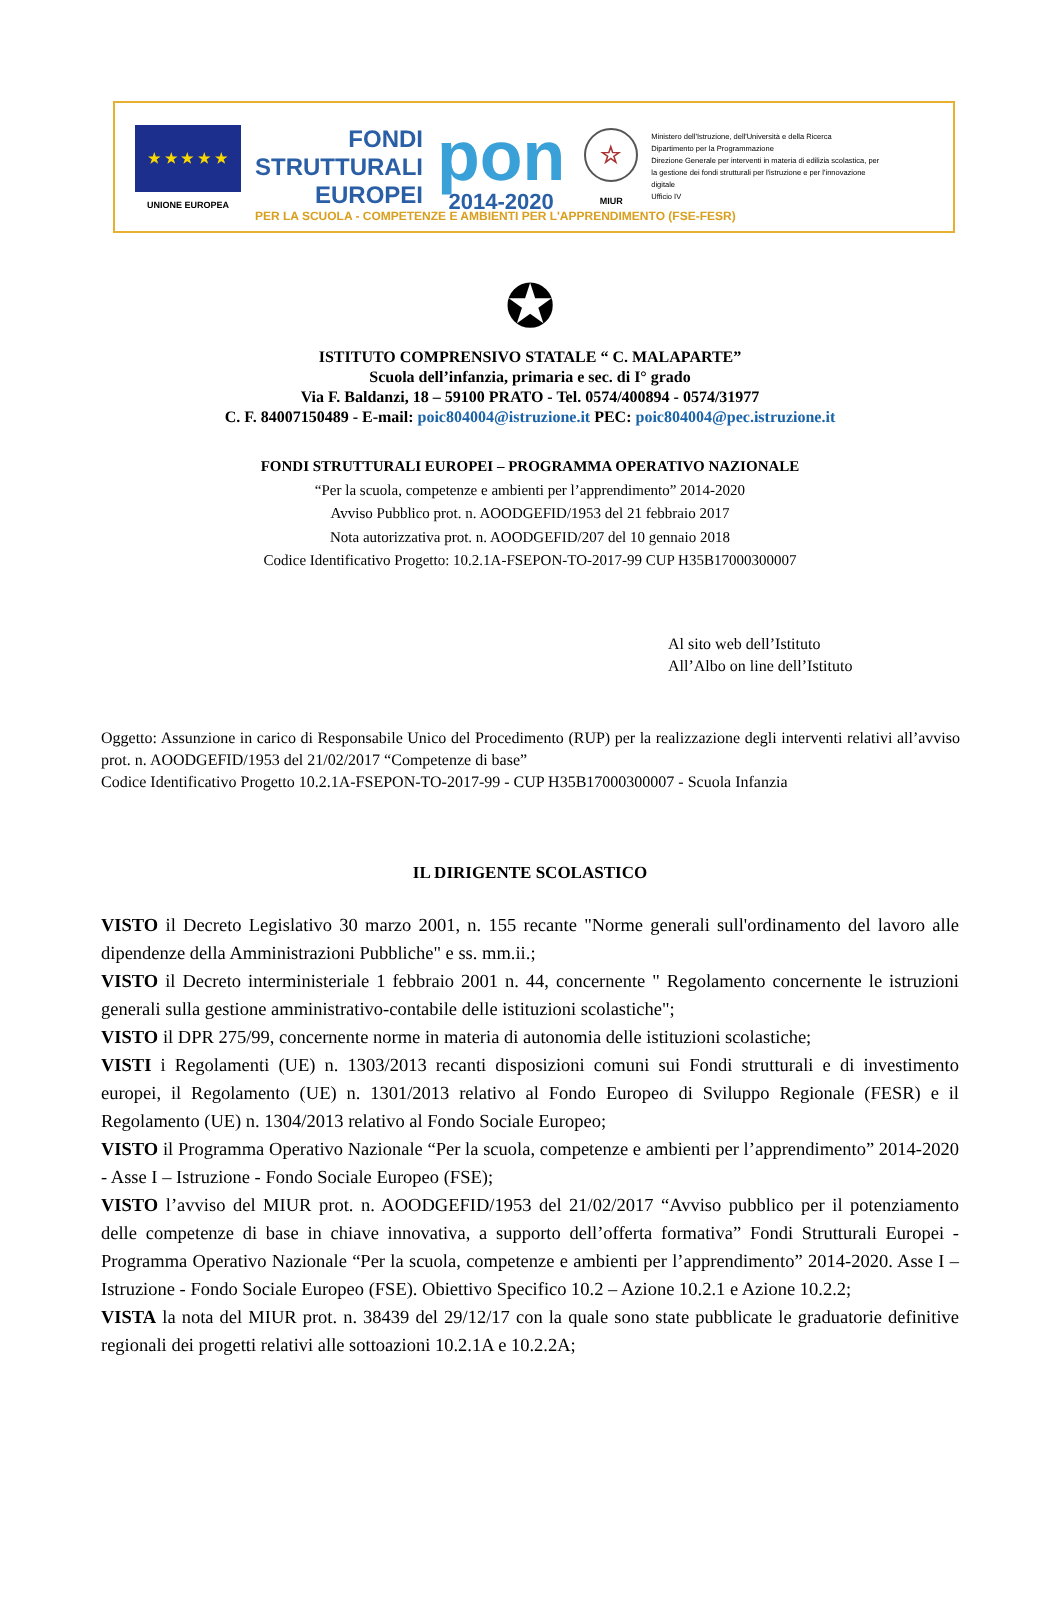★ ★ ★ ★ ★
UNIONE EUROPEA
FONDI
STRUTTURALI
EUROPEI
pon
2014-2020
☆
MIUR
Ministero dell'Istruzione, dell'Università e della Ricerca
Dipartimento per la Programmazione
Direzione Generale per interventi in materia di edilizia scolastica, per la gestione dei fondi strutturali per l'istruzione e per l'innovazione digitale
Ufficio IV
PER LA SCUOLA - COMPETENZE E AMBIENTI PER L'APPRENDIMENTO (FSE-FESR)
✪
ISTITUTO COMPRENSIVO STATALE “ C. MALAPARTE”
Scuola dell’infanzia, primaria e sec. di I° grado
Via F. Baldanzi, 18 – 59100 PRATO - Tel. 0574/400894 - 0574/31977
C. F. 84007150489 - E-mail: poic804004@istruzione.it PEC: poic804004@pec.istruzione.it
FONDI STRUTTURALI EUROPEI – PROGRAMMA OPERATIVO NAZIONALE
“Per la scuola, competenze e ambienti per l’apprendimento” 2014-2020
Avviso Pubblico prot. n. AOODGEFID/1953 del 21 febbraio 2017
Nota autorizzativa prot. n. AOODGEFID/207 del 10 gennaio 2018
Codice Identificativo Progetto: 10.2.1A-FSEPON-TO-2017-99 CUP H35B17000300007
Al sito web dell’Istituto
All’Albo on line dell’Istituto
Oggetto: Assunzione in carico di Responsabile Unico del Procedimento (RUP) per la realizzazione degli interventi relativi all’avviso prot. n. AOODGEFID/1953 del 21/02/2017 “Competenze di base”
Codice Identificativo Progetto 10.2.1A-FSEPON-TO-2017-99 - CUP H35B17000300007 - Scuola Infanzia
IL DIRIGENTE SCOLASTICO
VISTO il Decreto Legislativo 30 marzo 2001, n. 155 recante "Norme generali sull'ordinamento del lavoro alle dipendenze della Amministrazioni Pubbliche" e ss. mm.ii.;
VISTO il Decreto interministeriale 1 febbraio 2001 n. 44, concernente " Regolamento concernente le istruzioni generali sulla gestione amministrativo-contabile delle istituzioni scolastiche";
VISTO il DPR 275/99, concernente norme in materia di autonomia delle istituzioni scolastiche;
VISTI i Regolamenti (UE) n. 1303/2013 recanti disposizioni comuni sui Fondi strutturali e di investimento europei, il Regolamento (UE) n. 1301/2013 relativo al Fondo Europeo di Sviluppo Regionale (FESR) e il Regolamento (UE) n. 1304/2013 relativo al Fondo Sociale Europeo;
VISTO il Programma Operativo Nazionale “Per la scuola, competenze e ambienti per l’apprendimento” 2014-2020 - Asse I – Istruzione - Fondo Sociale Europeo (FSE);
VISTO l’avviso del MIUR prot. n. AOODGEFID/1953 del 21/02/2017 “Avviso pubblico per il potenziamento delle competenze di base in chiave innovativa, a supporto dell’offerta formativa” Fondi Strutturali Europei - Programma Operativo Nazionale “Per la scuola, competenze e ambienti per l’apprendimento” 2014-2020. Asse I – Istruzione - Fondo Sociale Europeo (FSE). Obiettivo Specifico 10.2 – Azione 10.2.1 e Azione 10.2.2;
VISTA la nota del MIUR prot. n. 38439 del 29/12/17 con la quale sono state pubblicate le graduatorie definitive regionali dei progetti relativi alle sottoazioni 10.2.1A e 10.2.2A;